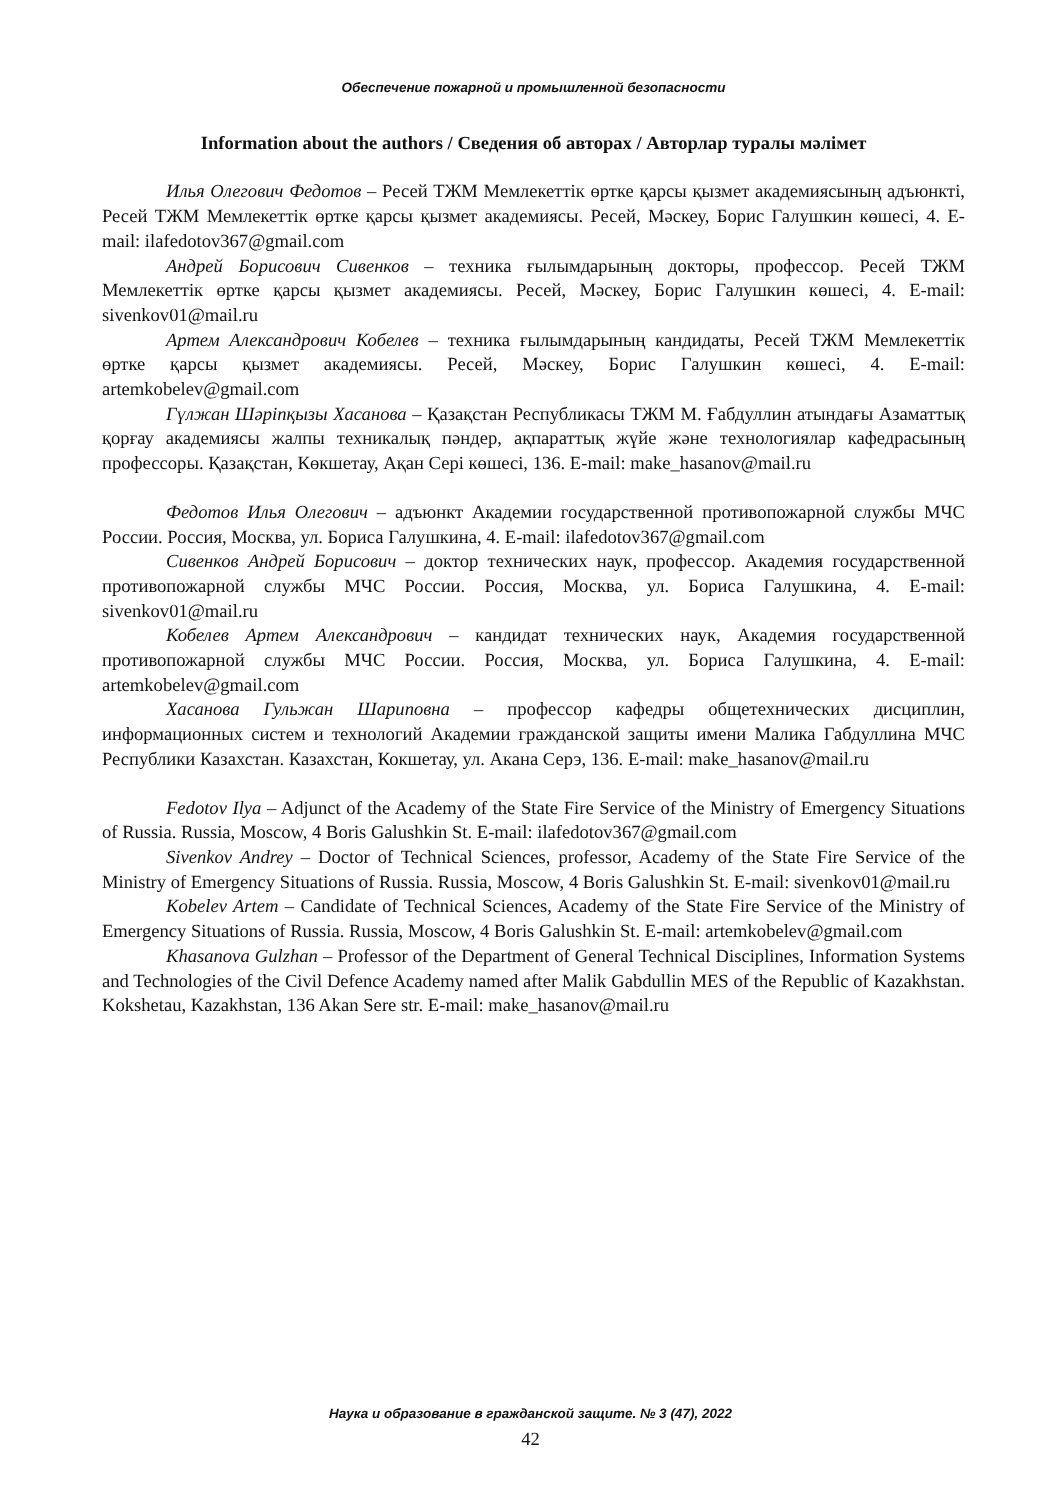Обеспечение пожарной и промышленной безопасности
Information about the authors / Сведения об авторах / Авторлар туралы мәлімет
Илья Олегович Федотов – Ресей ТЖМ Мемлекеттік өртке қарсы қызмет академиясының адъюнкті, Ресей ТЖМ Мемлекеттік өртке қарсы қызмет академиясы. Ресей, Мәскеу, Борис Галушкин көшесі, 4. E-mail: ilafedotov367@gmail.com
Андрей Борисович Сивенков – техника ғылымдарының докторы, профессор. Ресей ТЖМ Мемлекеттік өртке қарсы қызмет академиясы. Ресей, Мәскеу, Борис Галушкин көшесі, 4. E-mail: sivenkov01@mail.ru
Артем Александрович Кобелев – техника ғылымдарының кандидаты, Ресей ТЖМ Мемлекеттік өртке қарсы қызмет академиясы. Ресей, Мәскеу, Борис Галушкин көшесі, 4. E-mail: artemkobelev@gmail.com
Гүлжан Шәріпқызы Хасанова – Қазақстан Республикасы ТЖМ М. Ғабдуллин атындағы Азаматтық қорғау академиясы жалпы техникалық пәндер, ақпараттық жүйе және технологиялар кафедрасының профессоры. Қазақстан, Көкшетау, Ақан Сері көшесі, 136. E-mail: make_hasanov@mail.ru
Федотов Илья Олегович – адъюнкт Академии государственной противопожарной службы МЧС России. Россия, Москва, ул. Бориса Галушкина, 4. E-mail: ilafedotov367@gmail.com
Сивенков Андрей Борисович – доктор технических наук, профессор. Академия государственной противопожарной службы МЧС России. Россия, Москва, ул. Бориса Галушкина, 4. E-mail: sivenkov01@mail.ru
Кобелев Артем Александрович – кандидат технических наук, Академия государственной противопожарной службы МЧС России. Россия, Москва, ул. Бориса Галушкина, 4. E-mail: artemkobelev@gmail.com
Хасанова Гульжан Шариповна – профессор кафедры общетехнических дисциплин, информационных систем и технологий Академии гражданской защиты имени Малика Габдуллина МЧС Республики Казахстан. Казахстан, Кокшетау, ул. Акана Серэ, 136. E-mail: make_hasanov@mail.ru
Fedotov Ilya – Adjunct of the Academy of the State Fire Service of the Ministry of Emergency Situations of Russia. Russia, Moscow, 4 Boris Galushkin St. E-mail: ilafedotov367@gmail.com
Sivenkov Andrey – Doctor of Technical Sciences, professor, Academy of the State Fire Service of the Ministry of Emergency Situations of Russia. Russia, Moscow, 4 Boris Galushkin St. E-mail: sivenkov01@mail.ru
Kobelev Artem – Candidate of Technical Sciences, Academy of the State Fire Service of the Ministry of Emergency Situations of Russia. Russia, Moscow, 4 Boris Galushkin St. E-mail: artemkobelev@gmail.com
Khasanova Gulzhan – Professor of the Department of General Technical Disciplines, Information Systems and Technologies of the Civil Defence Academy named after Malik Gabdullin MES of the Republic of Kazakhstan. Kokshetau, Kazakhstan, 136 Akan Sere str. E-mail: make_hasanov@mail.ru
Наука и образование в гражданской защите. № 3 (47), 2022
42